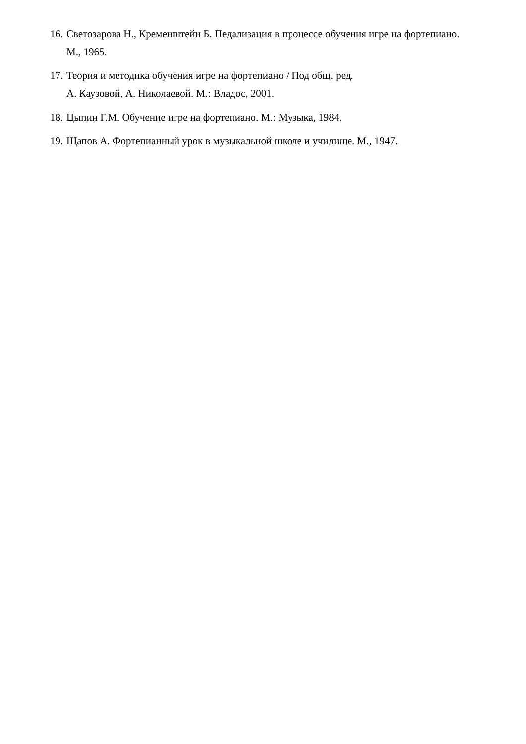16. Светозарова Н., Кременштейн Б. Педализация в процессе обучения игре на фортепиано. М., 1965.
17. Теория и методика обучения игре на фортепиано / Под общ. ред.
А. Каузовой, А. Николаевой. М.: Владос, 2001.
18. Цыпин Г.М. Обучение игре на фортепиано. М.: Музыка, 1984.
19. Щапов А. Фортепианный урок в музыкальной школе и училище. М., 1947.